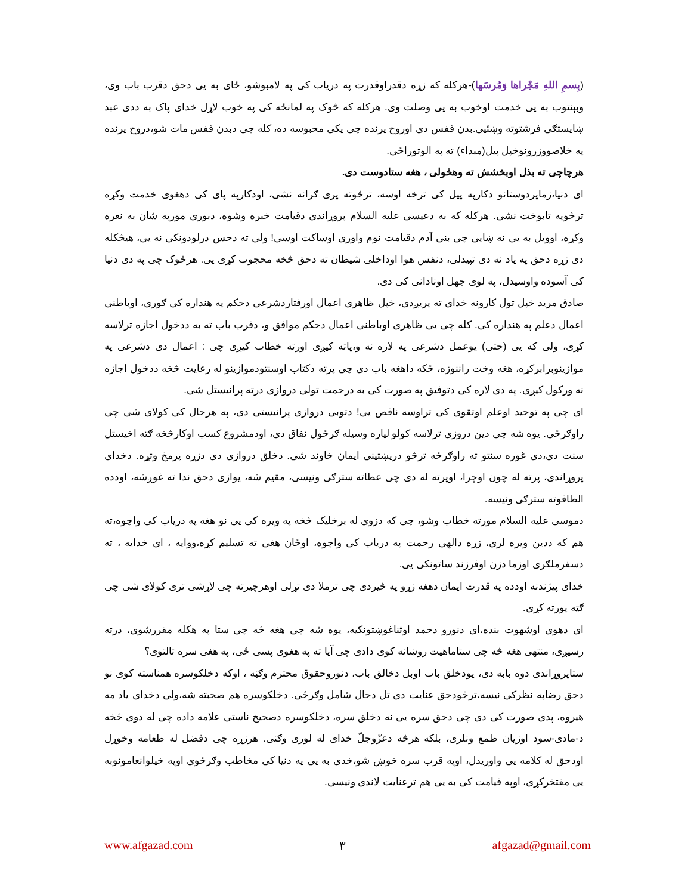(بِسمِ اللهِ مَجْراها وَمُرسَها)-هرکله که زړه دقدراوقدرت په دریاب کی په لامبوشو، ځای به یی دحق دقرب باب وی، وبېنتوب به یی خدمت اوخوب به یی وصلت وی. هرکله که څوک په لمانځه کی په خوب لاړل خدای پاک به ددی عبد ښایستګی فرشتوته وښئیی.بدن قفس دی اوروح پرنده چی پکی محبوسه ده، کله چی دبدن قفس مات شو،دروح پرنده په خلاصووزرونوخپل پیل(مبداء) ته په الوتوراځی.
هرچاچی ته بذل اوبخشش ته وهڅولی ، هغه ستادوست دی.
ای دنیا،زماپردوستانو دکارپه پیل کی ترخه اوسه، ترڅوته پری ګرانه نشی، اودکارپه پای کی دهغوی خدمت وکړه ترڅوپه تابوخت نشی. هرکله که به دعیسی علیه السلام پروړاندی دقیامت خبره وشوه، دبوری مورپه شان به نعره وکړه، اوویل به یی نه ښایی چی بنی آدم دقیامت نوم واوری اوساکت اوسی! ولی ته دحس درلودونکی نه یی، هیڅکله دی زړه دحق په یاد نه دی تپیدلی، دنفس هوا اوداخلی شیطان ته دحق څخه محجوب کړی یی. هرڅوک چی په دی دنیا کی آسوده واوسیدل، په لوی جهل اونادانی کی دی.
صادق مرید خپل تول کارونه خدای ته پریږدی، خپل ظاهری اعمال اورفتاردشرعی دحکم په هنداره کی ګوری، اوباطنی اعمال دعلم په هنداره کی. کله چی یی ظاهری اوباطنی اعمال دحکم موافق و، دقرب باب ته به ددخول اجازه ترلاسه کړی، ولی که یی (حتی) یوعمل دشرعی په لاره نه و،پاته کیږی اورته خطاب کیږی چی : اعمال دی دشرعی په موازینوبرابرکړه، هغه وخت راننوزه، ځکه داهغه باب دی چی پرته دکتاب اوسنتودموازینو له رعایت څخه ددخول اجازه نه ورکول کیږی. په دی لاره کی دتوفیق په صورت کی به درحمت تولی دروازی درته پرانیستل شی.
ای چی په توحید اوعلم اوتقوی کی تراوسه ناقص یی! دتوبی دروازی پرانیستی دی، په هرحال کی کولای شی چی راوګرځی. یوه شه چی دین دروزی ترلاسه کولو لپاره وسیله ګرځول نفاق دی، اودمشروع کسب اوکارڅخه ګته اخیستل سنت دی،دی غوره سنتو ته راوګرځه ترڅو دریښتینی ایمان خاوند شی. دخلق دروازی دی دزړه پرمخ وتړه. دخدای پروړاندی، پرته له چون اوچرا، اوپرته له دی چی عطاته سترګی ونیسی، مقیم شه، یوازی دحق ندا ته غوږشه، اودده الطافوته سترګی ونیسه.
دموسی علیه السلام مورته خطاب وشو، چی که دزوی له برخلیک څخه په ویره کی یی نو هغه په دریاب کی واچوه،ته هم که ددین ویره لری، زړه دالهی رحمت په دریاب کی واچوه، اوځان هغی ته تسلیم کړه،ووایه ، ای خدایه ، ته دسفرملګری اوزما دزن اوفرزند ساتونکی یی.
خدای پیژندنه اودده په قدرت ایمان دهغه زړو په څیردی چی ترملا دی تړلی اوهرچیرته چی لاړشی تری کولای شی چی ګټه پورته کړی.
ای دهوی اوشهوت بنده،ای دنورو دحمد اوثناغوښتونکیه، یوه شه چی هغه څه چی ستا په هکله مقررشوی، درته رسیږی، منتهی هغه څه چی ستاماهیت روښانه کوی دادی چی آیا ته په هغوی پسی ځی، په هغی سره تالتوی؟
ستاپروړاندی دوه بابه دی، یودخلق باب اوبل دخالق باب، دنوروحقوق محترم وګڼه ، اوکه دخلکوسره همناسته کوی نو دحق رضاپه نظرکی نیسه،ترڅودحق عنایت دی تل دحال شامل وګرځی. دخلکوسره هم صحبته شه،ولی دخدای یاد مه هیروه، پدی صورت کی دی چی دحق سره یی نه دخلق سره، دخلکوسره دصحیح ناستی علامه داده چی له دوی څخه د-مادی-سود اوزیان طمع ونلری، بلکه هرڅه دعزّوجلّ خدای له لوری وګنی. هرزړه چی دفضل له طعامه وخوړل اودحق له کلامه یی واوریدل، اوپه قرب سره خوښ شو،خدی به یی په دنیا کی مخاطب وګرځوی اوپه خپلوانعامونوبه یی مفتخرکړی، اوپه قیامت کی به یی هم ترعنایت لاندی ونیسی.
www.afgazad.com ٣ afgazad@gmail.com